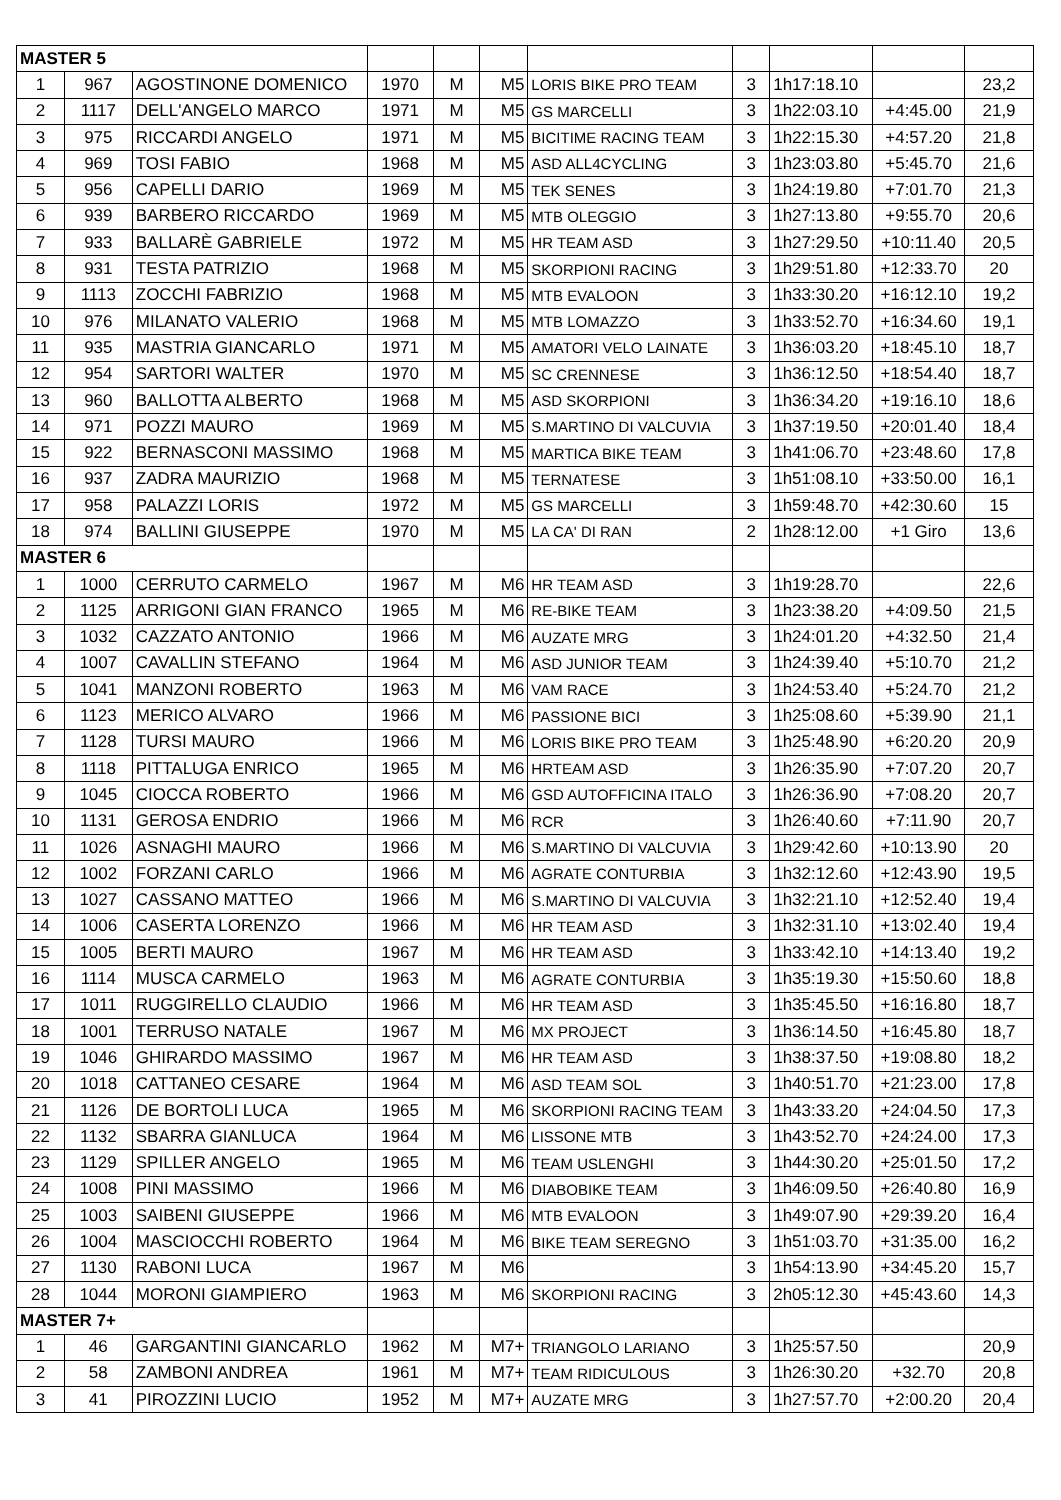| MASTER 5 | | | | | | | | | | |
| 1 | 967 | AGOSTINONE DOMENICO | 1970 | M | M5 | LORIS BIKE PRO TEAM | 3 | 1h17:18.10 | | 23,2 |
| 2 | 1117 | DELL'ANGELO MARCO | 1971 | M | M5 | GS MARCELLI | 3 | 1h22:03.10 | +4:45.00 | 21,9 |
| 3 | 975 | RICCARDI ANGELO | 1971 | M | M5 | BICITIME RACING TEAM | 3 | 1h22:15.30 | +4:57.20 | 21,8 |
| 4 | 969 | TOSI FABIO | 1968 | M | M5 | ASD ALL4CYCLING | 3 | 1h23:03.80 | +5:45.70 | 21,6 |
| 5 | 956 | CAPELLI DARIO | 1969 | M | M5 | TEK SENES | 3 | 1h24:19.80 | +7:01.70 | 21,3 |
| 6 | 939 | BARBERO RICCARDO | 1969 | M | M5 | MTB OLEGGIO | 3 | 1h27:13.80 | +9:55.70 | 20,6 |
| 7 | 933 | BALLARÈ GABRIELE | 1972 | M | M5 | HR TEAM ASD | 3 | 1h27:29.50 | +10:11.40 | 20,5 |
| 8 | 931 | TESTA PATRIZIO | 1968 | M | M5 | SKORPIONI RACING | 3 | 1h29:51.80 | +12:33.70 | 20 |
| 9 | 1113 | ZOCCHI FABRIZIO | 1968 | M | M5 | MTB EVALOON | 3 | 1h33:30.20 | +16:12.10 | 19,2 |
| 10 | 976 | MILANATO VALERIO | 1968 | M | M5 | MTB LOMAZZO | 3 | 1h33:52.70 | +16:34.60 | 19,1 |
| 11 | 935 | MASTRIA GIANCARLO | 1971 | M | M5 | AMATORI VELO LAINATE | 3 | 1h36:03.20 | +18:45.10 | 18,7 |
| 12 | 954 | SARTORI WALTER | 1970 | M | M5 | SC CRENNESE | 3 | 1h36:12.50 | +18:54.40 | 18,7 |
| 13 | 960 | BALLOTTA ALBERTO | 1968 | M | M5 | ASD SKORPIONI | 3 | 1h36:34.20 | +19:16.10 | 18,6 |
| 14 | 971 | POZZI MAURO | 1969 | M | M5 | S.MARTINO DI VALCUVIA | 3 | 1h37:19.50 | +20:01.40 | 18,4 |
| 15 | 922 | BERNASCONI MASSIMO | 1968 | M | M5 | MARTICA BIKE TEAM | 3 | 1h41:06.70 | +23:48.60 | 17,8 |
| 16 | 937 | ZADRA MAURIZIO | 1968 | M | M5 | TERNATESE | 3 | 1h51:08.10 | +33:50.00 | 16,1 |
| 17 | 958 | PALAZZI LORIS | 1972 | M | M5 | GS MARCELLI | 3 | 1h59:48.70 | +42:30.60 | 15 |
| 18 | 974 | BALLINI GIUSEPPE | 1970 | M | M5 | LA CA' DI RAN | 2 | 1h28:12.00 | +1 Giro | 13,6 |
| MASTER 6 | | | | | | | | | | |
| 1 | 1000 | CERRUTO CARMELO | 1967 | M | M6 | HR TEAM ASD | 3 | 1h19:28.70 | | 22,6 |
| 2 | 1125 | ARRIGONI GIAN FRANCO | 1965 | M | M6 | RE-BIKE TEAM | 3 | 1h23:38.20 | +4:09.50 | 21,5 |
| 3 | 1032 | CAZZATO ANTONIO | 1966 | M | M6 | AUZATE MRG | 3 | 1h24:01.20 | +4:32.50 | 21,4 |
| 4 | 1007 | CAVALLIN STEFANO | 1964 | M | M6 | ASD JUNIOR TEAM | 3 | 1h24:39.40 | +5:10.70 | 21,2 |
| 5 | 1041 | MANZONI ROBERTO | 1963 | M | M6 | VAM RACE | 3 | 1h24:53.40 | +5:24.70 | 21,2 |
| 6 | 1123 | MERICO ALVARO | 1966 | M | M6 | PASSIONE BICI | 3 | 1h25:08.60 | +5:39.90 | 21,1 |
| 7 | 1128 | TURSI MAURO | 1966 | M | M6 | LORIS BIKE PRO TEAM | 3 | 1h25:48.90 | +6:20.20 | 20,9 |
| 8 | 1118 | PITTALUGA ENRICO | 1965 | M | M6 | HRTEAM ASD | 3 | 1h26:35.90 | +7:07.20 | 20,7 |
| 9 | 1045 | CIOCCA ROBERTO | 1966 | M | M6 | GSD AUTOFFICINA ITALO | 3 | 1h26:36.90 | +7:08.20 | 20,7 |
| 10 | 1131 | GEROSA ENDRIO | 1966 | M | M6 | RCR | 3 | 1h26:40.60 | +7:11.90 | 20,7 |
| 11 | 1026 | ASNAGHI MAURO | 1966 | M | M6 | S.MARTINO DI VALCUVIA | 3 | 1h29:42.60 | +10:13.90 | 20 |
| 12 | 1002 | FORZANI CARLO | 1966 | M | M6 | AGRATE CONTURBIA | 3 | 1h32:12.60 | +12:43.90 | 19,5 |
| 13 | 1027 | CASSANO MATTEO | 1966 | M | M6 | S.MARTINO DI VALCUVIA | 3 | 1h32:21.10 | +12:52.40 | 19,4 |
| 14 | 1006 | CASERTA LORENZO | 1966 | M | M6 | HR TEAM ASD | 3 | 1h32:31.10 | +13:02.40 | 19,4 |
| 15 | 1005 | BERTI MAURO | 1967 | M | M6 | HR TEAM ASD | 3 | 1h33:42.10 | +14:13.40 | 19,2 |
| 16 | 1114 | MUSCA CARMELO | 1963 | M | M6 | AGRATE CONTURBIA | 3 | 1h35:19.30 | +15:50.60 | 18,8 |
| 17 | 1011 | RUGGIRELLO CLAUDIO | 1966 | M | M6 | HR TEAM ASD | 3 | 1h35:45.50 | +16:16.80 | 18,7 |
| 18 | 1001 | TERRUSO NATALE | 1967 | M | M6 | MX PROJECT | 3 | 1h36:14.50 | +16:45.80 | 18,7 |
| 19 | 1046 | GHIRARDO MASSIMO | 1967 | M | M6 | HR TEAM ASD | 3 | 1h38:37.50 | +19:08.80 | 18,2 |
| 20 | 1018 | CATTANEO CESARE | 1964 | M | M6 | ASD TEAM SOL | 3 | 1h40:51.70 | +21:23.00 | 17,8 |
| 21 | 1126 | DE BORTOLI LUCA | 1965 | M | M6 | SKORPIONI RACING TEAM | 3 | 1h43:33.20 | +24:04.50 | 17,3 |
| 22 | 1132 | SBARRA GIANLUCA | 1964 | M | M6 | LISSONE MTB | 3 | 1h43:52.70 | +24:24.00 | 17,3 |
| 23 | 1129 | SPILLER ANGELO | 1965 | M | M6 | TEAM USLENGHI | 3 | 1h44:30.20 | +25:01.50 | 17,2 |
| 24 | 1008 | PINI MASSIMO | 1966 | M | M6 | DIABOBIKE TEAM | 3 | 1h46:09.50 | +26:40.80 | 16,9 |
| 25 | 1003 | SAIBENI GIUSEPPE | 1966 | M | M6 | MTB EVALOON | 3 | 1h49:07.90 | +29:39.20 | 16,4 |
| 26 | 1004 | MASCIOCCHI ROBERTO | 1964 | M | M6 | BIKE TEAM SEREGNO | 3 | 1h51:03.70 | +31:35.00 | 16,2 |
| 27 | 1130 | RABONI LUCA | 1967 | M | M6 | | 3 | 1h54:13.90 | +34:45.20 | 15,7 |
| 28 | 1044 | MORONI GIAMPIERO | 1963 | M | M6 | SKORPIONI RACING | 3 | 2h05:12.30 | +45:43.60 | 14,3 |
| MASTER 7+ | | | | | | | | | | |
| 1 | 46 | GARGANTINI GIANCARLO | 1962 | M | M7+ | TRIANGOLO LARIANO | 3 | 1h25:57.50 | | 20,9 |
| 2 | 58 | ZAMBONI ANDREA | 1961 | M | M7+ | TEAM RIDICULOUS | 3 | 1h26:30.20 | +32.70 | 20,8 |
| 3 | 41 | PIROZZINI LUCIO | 1952 | M | M7+ | AUZATE MRG | 3 | 1h27:57.70 | +2:00.20 | 20,4 |